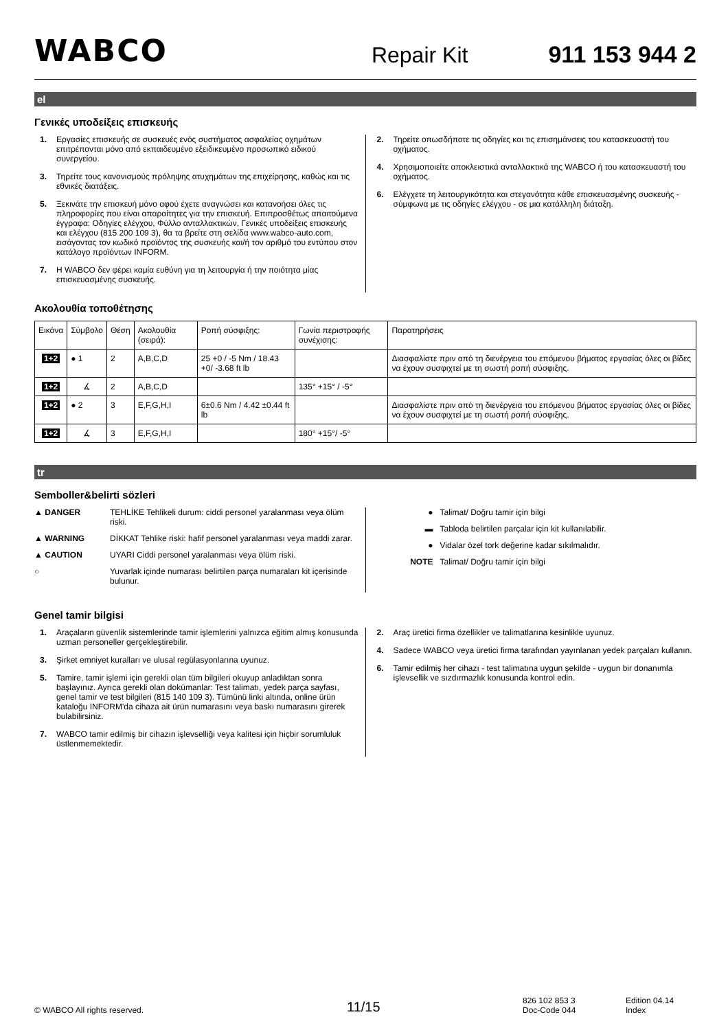WABCO Repair Kit 911 153 944 2
el
Γενικές υποδείξεις επισκευής
1. Εργασίες επισκευής σε συσκευές ενός συστήματος ασφαλείας οχημάτων επιτρέπονται μόνο από εκπαιδευμένο εξειδικευμένο προσωπικό ειδικού συνεργείου.
3. Τηρείτε τους κανονισμούς πρόληψης ατυχημάτων της επιχείρησης, καθώς και τις εθνικές διατάξεις.
5. Ξεκινάτε την επισκευή μόνο αφού έχετε αναγνώσει και κατανοήσει όλες τις πληροφορίες που είναι απαραίτητες για την επισκευή. Επιπροσθέτως απαιτούμενα έγγραφα: Οδηγίες ελέγχου, Φύλλο ανταλλακτικών, Γενικές υποδείξεις επισκευής και ελέγχου (815 200 109 3), θα τα βρείτε στη σελίδα www.wabco-auto.com, εισάγοντας τον κωδικό προϊόντος της συσκευής και/ή τον αριθμό του εντύπου στον κατάλογο προϊόντων INFORM.
7. Η WABCO δεν φέρει καμία ευθύνη για τη λειτουργία ή την ποιότητα μίας επισκευασμένης συσκευής.
2. Τηρείτε οπωσδήποτε τις οδηγίες και τις επισημάνσεις του κατασκευαστή του οχήματος.
4. Χρησιμοποιείτε αποκλειστικά ανταλλακτικά της WABCO ή του κατασκευαστή του οχήματος.
6. Ελέγχετε τη λειτουργικότητα και στεγανότητα κάθε επισκευασμένης συσκευής - σύμφωνα με τις οδηγίες ελέγχου - σε μια κατάλληλη διάταξη.
Ακολουθία τοποθέτησης
| Εικόνα | Σύμβολο | Θέση | Ακολουθία (σειρά): | Ροπή σύσφιξης: | Γωνία περιστροφής συνέχισης: | Παρατηρήσεις |
| 1+2 | ● 1 | 2 | A,B,C,D | 25 +0 / -5 Nm / 18.43 +0/ -3.68 ft lb | | Διασφαλίστε πριν από τη διενέργεια του επόμενου βήματος εργασίας όλες οι βίδες να έχουν συσφιχτεί με τη σωστή ροπή σύσφιξης. |
| 1+2 | ∡ | 2 | A,B,C,D | | 135° +15° / -5° | |
| 1+2 | ● 2 | 3 | E,F,G,H,I | 6±0.6 Nm / 4.42 ±0.44 ft lb | | Διασφαλίστε πριν από τη διενέργεια του επόμενου βήματος εργασίας όλες οι βίδες να έχουν συσφιχτεί με τη σωστή ροπή σύσφιξης. |
| 1+2 | ∡ | 3 | E,F,G,H,I | | 180° +15°/ -5° | |
tr
Semboller&belirti sözleri
▲ DANGER TEHLİKE Tehlikeli durum: ciddi personel yaralanması veya ölüm riski.
▲ WARNING DİKKAT Tehlike riski: hafif personel yaralanması veya maddi zarar.
▲ CAUTION UYARI Ciddi personel yaralanması veya ölüm riski.
○ Yuvarlak içinde numarası belirtilen parça numaraları kit içerisinde bulunur.
● Talimat/ Doğru tamir için bilgi
▬ Tabloda belirtilen parçalar için kit kullanılabilir.
● Vidalar özel tork değerine kadar sıkılmalıdır.
NOTE Talimat/ Doğru tamir için bilgi
Genel tamir bilgisi
1. Araçaların güvenlik sistemlerinde tamir işlemlerini yalnızca eğitim almış konusunda uzman personeller gerçekleştirebilir.
3. Şirket emniyet kuralları ve ulusal regülasyonlarına uyunuz.
5. Tamire, tamir işlemi için gerekli olan tüm bilgileri okuyup anladıktan sonra başlayınız. Ayrıca gerekli olan dokümanlar: Test talimatı, yedek parça sayfası, genel tamir ve test bilgileri (815 140 109 3). Tümünü linki altında, online ürün kataloğu INFORM'da cihaza ait ürün numarasını veya baskı numarasını girerek bulabilirsiniz.
7. WABCO tamir edilmiş bir cihazın işlevselliği veya kalitesi için hiçbir sorumluluk üstlenmemektedir.
2. Araç üretici firma özellikler ve talimatlarına kesinlikle uyunuz.
4. Sadece WABCO veya üretici firma tarafından yayınlanan yedek parçaları kullanın.
6. Tamir edilmiş her cihazı - test talimatına uygun şekilde - uygun bir donanımla işlevsellik ve sızdırmazlık konusunda kontrol edin.
© WABCO All rights reserved. 11/15 826 102 853 3
Doc-Code 044 Edition 04.14
Index